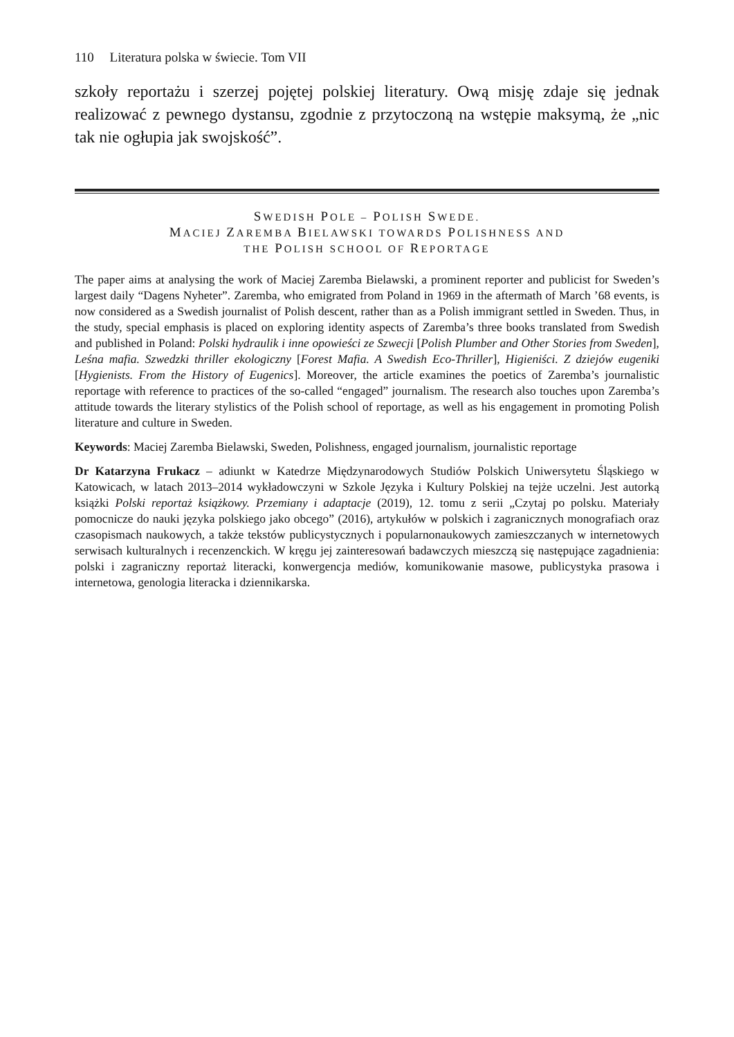110 Literatura polska w świecie. Tom VII
szkoły reportażu i szerzej pojętej polskiej literatury. Ową misję zdaje się jednak realizować z pewnego dystansu, zgodnie z przytoczoną na wstępie maksymą, że „nic tak nie ogłupia jak swojskość”.
SWEDISH POLE – POLISH SWEDE.
MACIEJ ZAREMBA BIELAWSKI TOWARDS POLISHNESS AND
THE POLISH SCHOOL OF REPORTAGE
The paper aims at analysing the work of Maciej Zaremba Bielawski, a prominent reporter and publicist for Sweden’s largest daily “Dagens Nyheter”. Zaremba, who emigrated from Poland in 1969 in the aftermath of March ’68 events, is now considered as a Swedish journalist of Polish descent, rather than as a Polish immigrant settled in Sweden. Thus, in the study, special emphasis is placed on exploring identity aspects of Zaremba’s three books translated from Swedish and published in Poland: Polski hydraulik i inne opowieści ze Szwecji [Polish Plumber and Other Stories from Sweden], Leśna mafia. Szwedzki thriller ekologiczny [Forest Mafia. A Swedish Eco-Thriller], Higieniści. Z dziejów eugeniki [Hygienists. From the History of Eugenics]. Moreover, the article examines the poetics of Zaremba’s journalistic reportage with reference to practices of the so-called “engaged” journalism. The research also touches upon Zaremba’s attitude towards the literary stylistics of the Polish school of reportage, as well as his engagement in promoting Polish literature and culture in Sweden.
Keywords: Maciej Zaremba Bielawski, Sweden, Polishness, engaged journalism, journalistic reportage
Dr Katarzyna Frukacz – adiunkt w Katedrze Międzynarodowych Studiów Polskich Uniwersytetu Śląskiego w Katowicach, w latach 2013–2014 wykładowczyni w Szkole Języka i Kultury Polskiej na tejże uczelni. Jest autorką książki Polski reportaż książkowy. Przemiany i adaptacje (2019), 12. tomu z serii „Czytaj po polsku. Materiały pomocnicze do nauki języka polskiego jako obcego” (2016), artykułów w polskich i zagranicznych monografiach oraz czasopismach naukowych, a także tekstów publicystycznych i popularnonaukowych zamieszczanych w internetowych serwisach kulturalnych i recenzenckich. W kręgu jej zainteresowań badawczych mieszczą się następujące zagadnienia: polski i zagraniczny reportaż literacki, konwergencja mediów, komunikowanie masowe, publicystyka prasowa i internetowa, genologia literacka i dziennikarska.